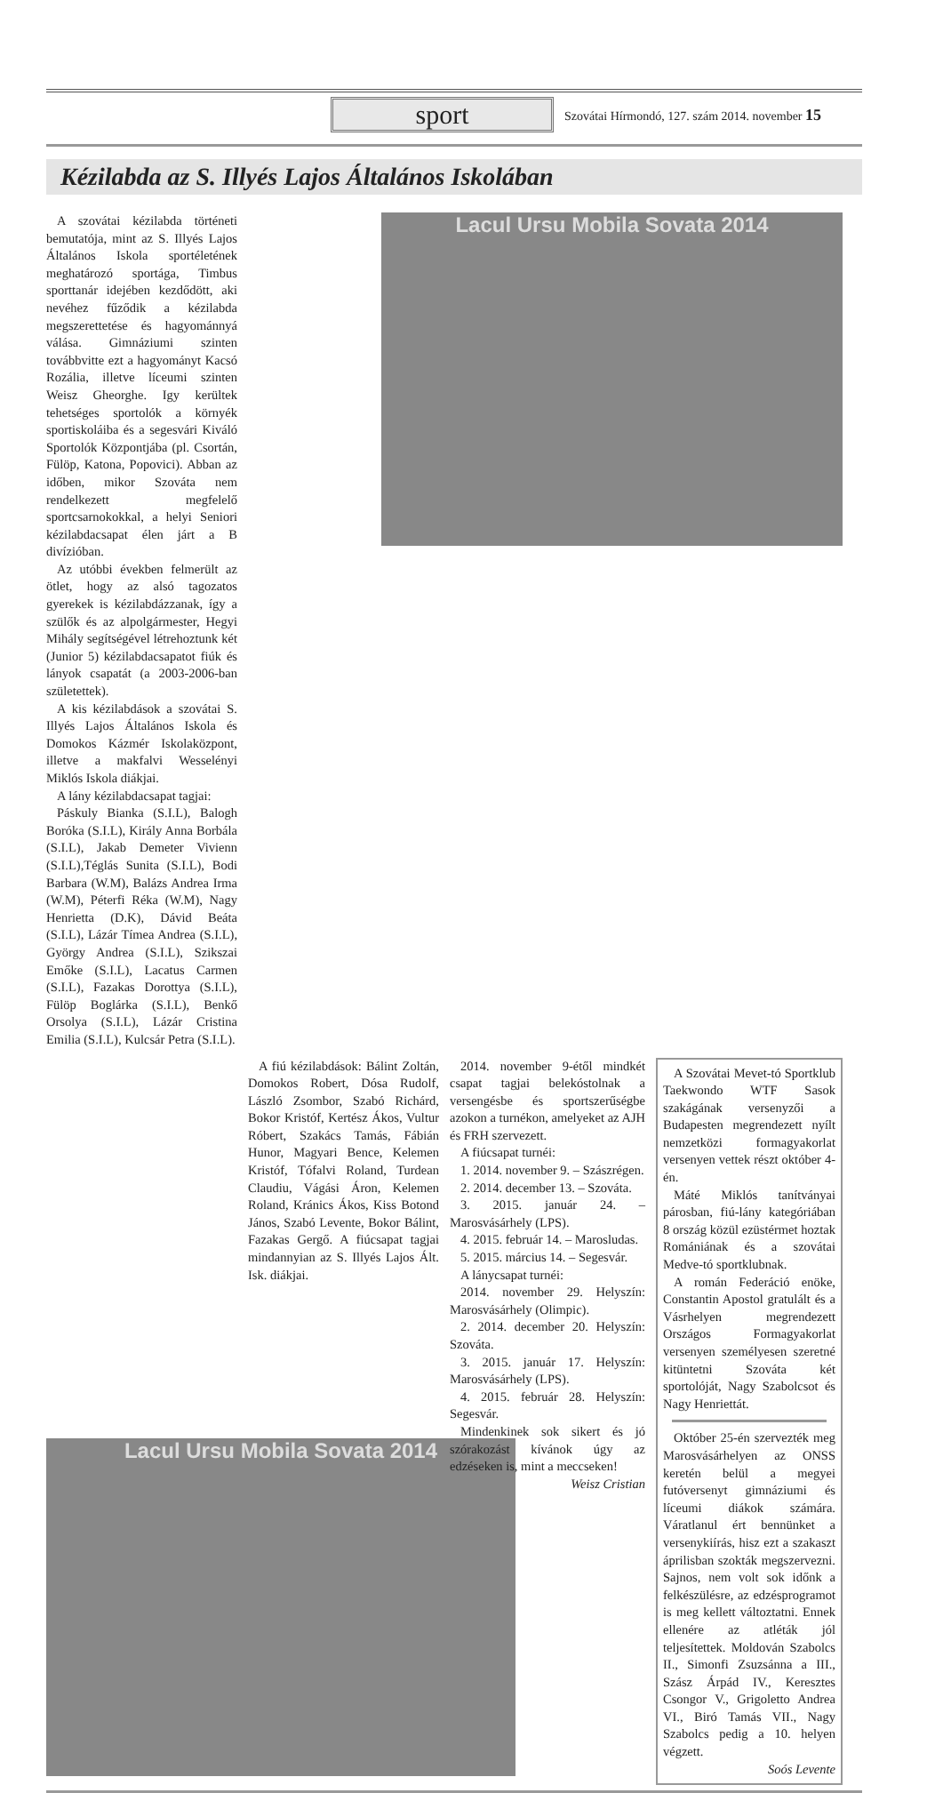sport
Szovátai Hírmondó, 127. szám 2014. november 15
Kézilabda az S. Illyés Lajos Általános Iskolában
A szovátai kézilabda történeti bemutatója, mint az S. Illyés Lajos Általános Iskola sportéletének meghatározó sportága, Timbus sporttanár idejében kezdődött, aki nevéhez fűződik a kézilabda megszerettetése és hagyománnyá válása. Gimnáziumi szinten továbbvitte ezt a hagyományt Kacsó Rozália, illetve líceumi szinten Weisz Gheorghe. Igy kerültek tehetséges sportolók a környék sportiskoláiba és a segesvári Kiváló Sportolók Központjába (pl. Csortán, Fülöp, Katona, Popovici). Abban az időben, mikor Szováta nem rendelkezett megfelelő sportcsarnokokkal, a helyi Seniori kézilabdacsapat élen járt a B divízióban.
Az utóbbi években felmerült az ötlet, hogy az alsó tagozatos gyerekek is kézilabdázzanak, így a szülők és az alpolgármester, Hegyi Mihály segítségével létrehoztunk két (Junior 5) kézilabdacsapatot fiúk és lányok csapatát (a 2003-2006-ban születettek).
A kis kézilabdások a szovátai S. Illyés Lajos Általános Iskola és Domokos Kázmér Iskolaközpont, illetve a makfalvi Wesselényi Miklós Iskola diákjai.
A lány kézilabdacsapat tagjai:
Páskuly Bianka (S.I.L), Balogh Boróka (S.I.L), Király Anna Borbála (S.I.L), Jakab Demeter Vivienn (S.I.L),Téglás Sunita (S.I.L), Bodi Barbara (W.M), Balázs Andrea Irma (W.M), Péterfi Réka (W.M), Nagy Henrietta (D.K), Dávid Beáta (S.I.L), Lázár Tímea Andrea (S.I.L), György Andrea (S.I.L), Szikszai Emőke (S.I.L), Lacatus Carmen (S.I.L), Fazakas Dorottya (S.I.L), Fülöp Boglárka (S.I.L), Benkő Orsolya (S.I.L), Lázár Cristina Emilia (S.I.L), Kulcsár Petra (S.I.L).
Lacul Ursu Mobila Sovata 2014
A fiú kézilabdások: Bálint Zoltán, Domokos Robert, Dósa Rudolf, László Zsombor, Szabó Richárd, Bokor Kristóf, Kertész Ákos, Vultur Róbert, Szakács Tamás, Fábián Hunor, Magyari Bence, Kelemen Kristóf, Tófalvi Roland, Turdean Claudiu, Vágási Áron, Kelemen Roland, Kránics Ákos, Kiss Botond János, Szabó Levente, Bokor Bálint, Fazakas Gergő. A fiúcsapat tagjai mindannyian az S. Illyés Lajos Ált. Isk. diákjai.
2014. november 9-étől mindkét csapat tagjai belekóstolnak a versengésbe és sportszerűségbe azokon a turnékon, amelyeket az AJH és FRH szervezett.
A fiúcsapat turnéi:
1. 2014. november 9. – Szászrégen.
2. 2014. december 13. – Szováta.
3. 2015. január 24. – Marosvásárhely (LPS).
4. 2015. február 14. – Marosludas.
5. 2015. március 14. – Segesvár.
A lánycsapat turnéi:
2014. november 29. Helyszín: Marosvásárhely (Olimpic).
2. 2014. december 20. Helyszín: Szováta.
3. 2015. január 17. Helyszín: Marosvásárhely (LPS).
4. 2015. február 28. Helyszín: Segesvár.
Mindenkinek sok sikert és jó szórakozást kívánok úgy az edzéseken is, mint a meccseken!
Weisz Cristian
A Szovátai Mevet-tó Sportklub Taekwondo WTF Sasok szakágának versenyzői a Budapesten megrendezett nyílt nemzetközi formagyakorlat versenyen vettek részt október 4-én.
Máté Miklós tanítványai párosban, fiú-lány kategóriában 8 ország közül ezüstérmet hoztak Romániának és a szovátai Medve-tó sportklubnak.
A román Federáció enöke, Constantin Apostol gratulált és a Vásrhelyen megrendezett Országos Formagyakorlat versenyen személyesen szeretné kitüntetni Szováta két sportolóját, Nagy Szabolcsot és Nagy Henriettát.
Október 25-én szervezték meg Marosvásárhelyen az ONSS keretén belül a megyei futóversenyt gimnáziumi és líceumi diákok számára. Váratlanul ért bennünket a versenykiírás, hisz ezt a szakaszt áprilisban szokták megszervezni. Sajnos, nem volt sok időnk a felkészülésre, az edzésprogramot is meg kellett változtatni. Ennek ellenére az atléták jól teljesítettek. Moldován Szabolcs II., Simonfi Zsuzsánna a III., Szász Árpád IV., Keresztes Csongor V., Grigoletto Andrea VI., Biró Tamás VII., Nagy Szabolcs pedig a 10. helyen végzett.
Soós Levente
Lacul Ursu Mobila Sovata 2014